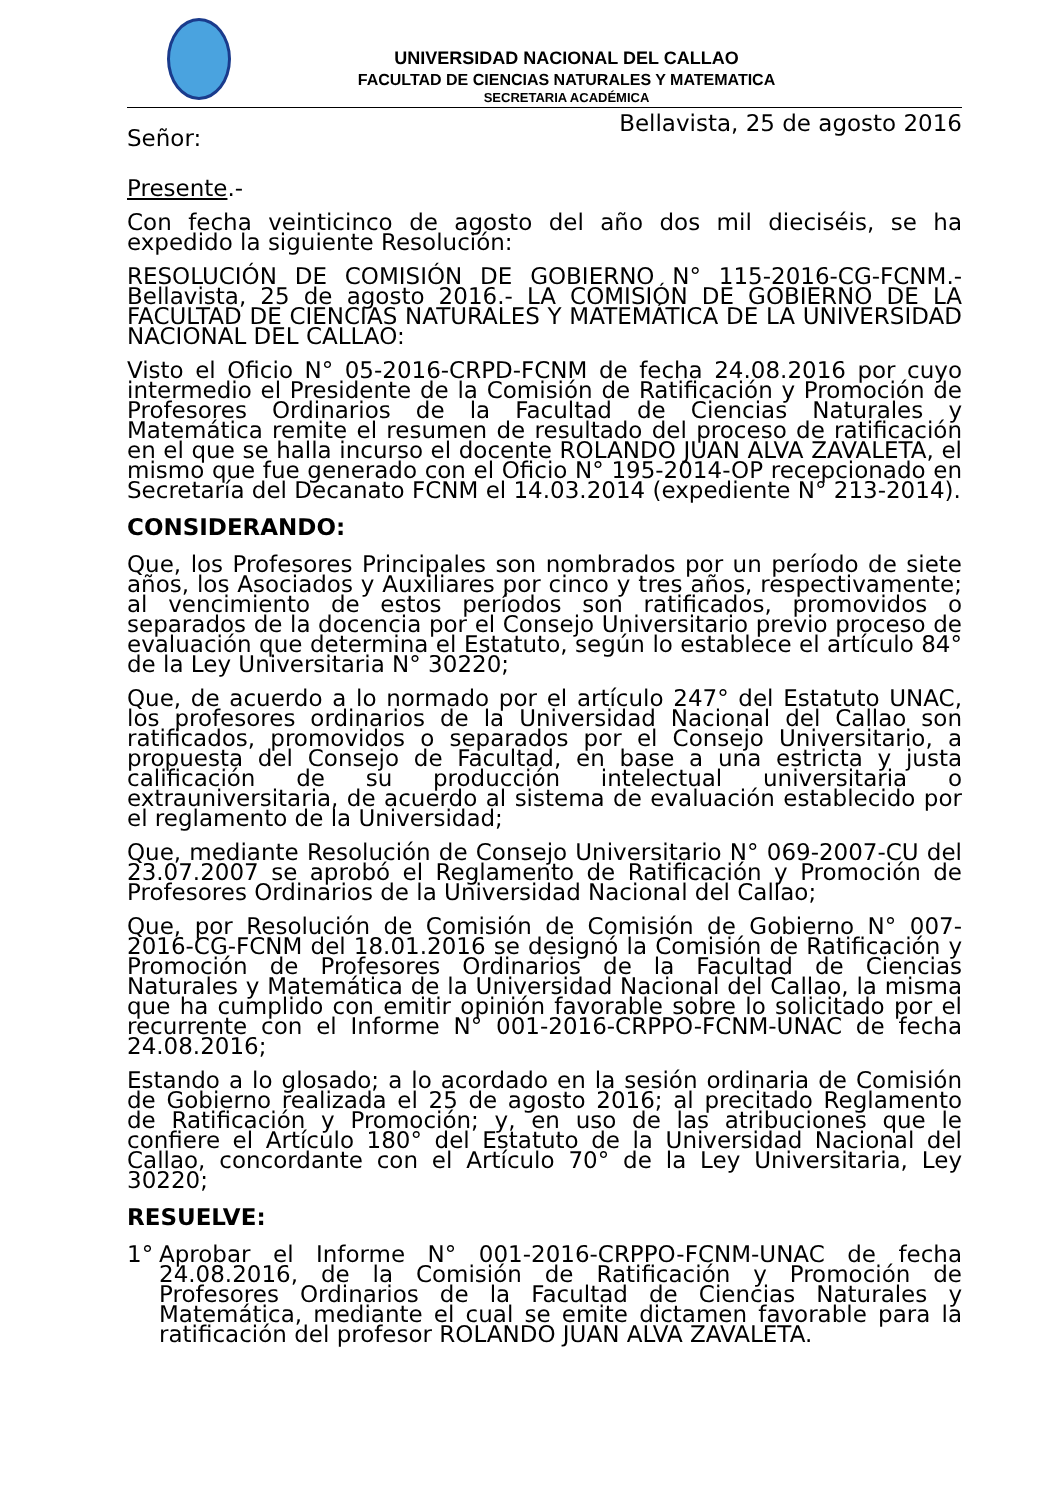UNIVERSIDAD NACIONAL DEL CALLAO
FACULTAD DE CIENCIAS NATURALES Y MATEMATICA
SECRETARIA ACADÉMICA
Bellavista, 25 de agosto 2016
Señor:
Presente.-
Con fecha veinticinco de agosto del año dos mil dieciséis, se ha expedido la siguiente Resolución:
RESOLUCIÓN DE COMISIÓN DE GOBIERNO N° 115-2016-CG-FCNM.- Bellavista, 25 de agosto 2016.- LA COMISIÓN DE GOBIERNO DE LA FACULTAD DE CIENCIAS NATURALES Y MATEMÁTICA DE LA UNIVERSIDAD NACIONAL DEL CALLAO:
Visto el Oficio N° 05-2016-CRPD-FCNM de fecha 24.08.2016 por cuyo intermedio el Presidente de la Comisión de Ratificación y Promoción de Profesores Ordinarios de la Facultad de Ciencias Naturales y Matemática remite el resumen de resultado del proceso de ratificación en el que se halla incurso el docente ROLANDO JUAN ALVA ZAVALETA, el mismo que fue generado con el Oficio N° 195-2014-OP recepcionado en Secretaría del Decanato FCNM el 14.03.2014 (expediente N° 213-2014).
CONSIDERANDO:
Que, los Profesores Principales son nombrados por un período de siete años, los Asociados y Auxiliares por cinco y tres años, respectivamente; al vencimiento de estos períodos son ratificados, promovidos o separados de la docencia por el Consejo Universitario previo proceso de evaluación que determina el Estatuto, según lo establece el artículo 84° de la Ley Universitaria N° 30220;
Que, de acuerdo a lo normado por el artículo 247° del Estatuto UNAC, los profesores ordinarios de la Universidad Nacional del Callao son ratificados, promovidos o separados por el Consejo Universitario, a propuesta del Consejo de Facultad, en base a una estricta y justa calificación de su producción intelectual universitaria o extrauniversitaria, de acuerdo al sistema de evaluación establecido por el reglamento de la Universidad;
Que, mediante Resolución de Consejo Universitario N° 069-2007-CU del 23.07.2007 se aprobó el Reglamento de Ratificación y Promoción de Profesores Ordinarios de la Universidad Nacional del Callao;
Que, por Resolución de Comisión de Comisión de Gobierno N° 007-2016-CG-FCNM del 18.01.2016 se designó la Comisión de Ratificación y Promoción de Profesores Ordinarios de la Facultad de Ciencias Naturales y Matemática de la Universidad Nacional del Callao, la misma que ha cumplido con emitir opinión favorable sobre lo solicitado por el recurrente con el Informe N° 001-2016-CRPPO-FCNM-UNAC de fecha 24.08.2016;
Estando a lo glosado; a lo acordado en la sesión ordinaria de Comisión de Gobierno realizada el 25 de agosto 2016; al precitado Reglamento de Ratificación y Promoción; y, en uso de las atribuciones que le confiere el Artículo 180° del Estatuto de la Universidad Nacional del Callao, concordante con el Artículo 70° de la Ley Universitaria, Ley 30220;
RESUELVE:
1°
Aprobar el Informe N° 001-2016-CRPPO-FCNM-UNAC de fecha 24.08.2016, de la Comisión de Ratificación y Promoción de Profesores Ordinarios de la Facultad de Ciencias Naturales y Matemática, mediante el cual se emite dictamen favorable para la ratificación del profesor ROLANDO JUAN ALVA ZAVALETA.